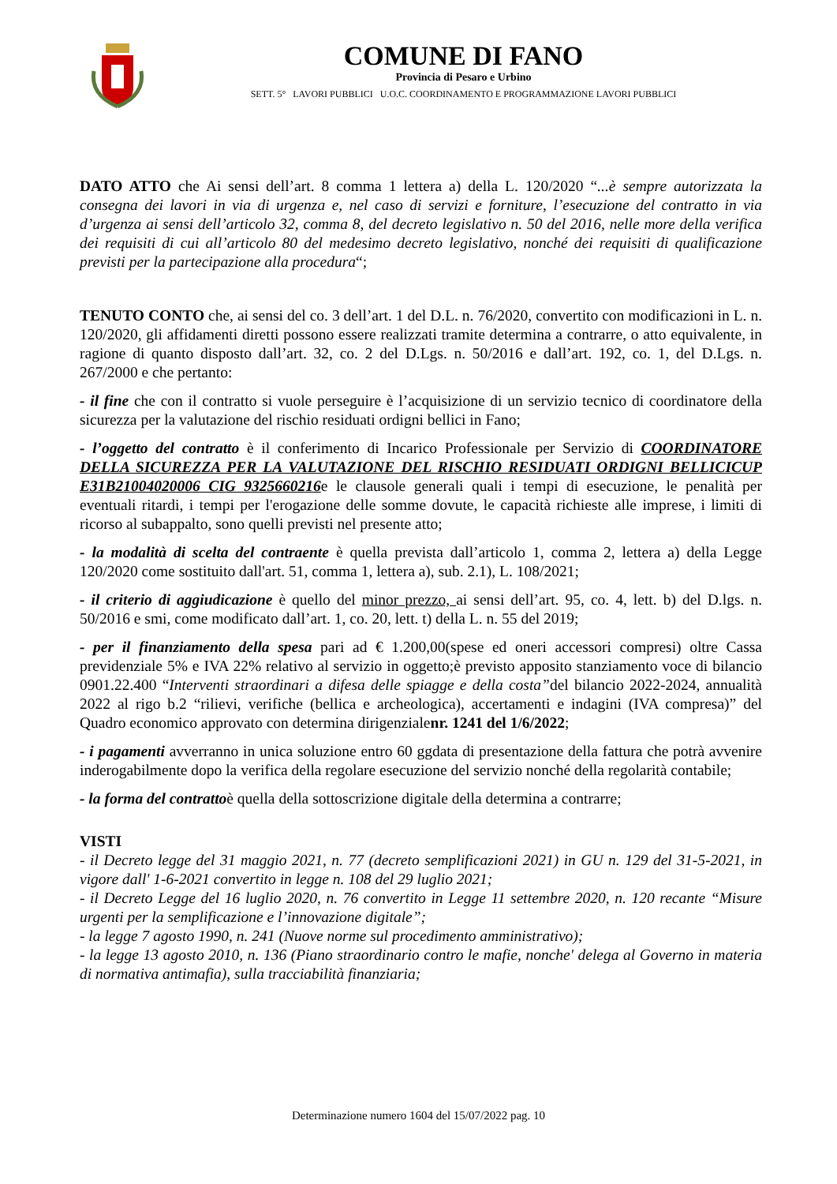COMUNE DI FANO
Provincia di Pesaro e Urbino
SETT. 5° LAVORI PUBBLICI U.O.C. COORDINAMENTO E PROGRAMMAZIONE LAVORI PUBBLICI
DATO ATTO che Ai sensi dell’art. 8 comma 1 lettera a) della L. 120/2020 “...è sempre autorizzata la consegna dei lavori in via di urgenza e, nel caso di servizi e forniture, l’esecuzione del contratto in via d’urgenza ai sensi dell’articolo 32, comma 8, del decreto legislativo n. 50 del 2016, nelle more della verifica dei requisiti di cui all’articolo 80 del medesimo decreto legislativo, nonché dei requisiti di qualificazione previsti per la partecipazione alla procedura“;
TENUTO CONTO che, ai sensi del co. 3 dell’art. 1 del D.L. n. 76/2020, convertito con modificazioni in L. n. 120/2020, gli affidamenti diretti possono essere realizzati tramite determina a contrarre, o atto equivalente, in ragione di quanto disposto dall’art. 32, co. 2 del D.Lgs. n. 50/2016 e dall’art. 192, co. 1, del D.Lgs. n. 267/2000 e che pertanto:
- il fine che con il contratto si vuole perseguire è l’acquisizione di un servizio tecnico di coordinatore della sicurezza per la valutazione del rischio residuati ordigni bellici in Fano;
- l’oggetto del contratto è il conferimento di Incarico Professionale per Servizio di COORDINATORE DELLA SICUREZZA PER LA VALUTAZIONE DEL RISCHIO RESIDUATI ORDIGNI BELLICICUP E31B21004020006 CIG 9325660216e le clausole generali quali i tempi di esecuzione, le penalità per eventuali ritardi, i tempi per l'erogazione delle somme dovute, le capacità richieste alle imprese, i limiti di ricorso al subappalto, sono quelli previsti nel presente atto;
- la modalità di scelta del contraente è quella prevista dall’articolo 1, comma 2, lettera a) della Legge 120/2020 come sostituito dall'art. 51, comma 1, lettera a), sub. 2.1), L. 108/2021;
- il criterio di aggiudicazione è quello del minor prezzo, ai sensi dell’art. 95, co. 4, lett. b) del D.lgs. n. 50/2016 e smi, come modificato dall’art. 1, co. 20, lett. t) della L. n. 55 del 2019;
- per il finanziamento della spesa pari ad € 1.200,00(spese ed oneri accessori compresi) oltre Cassa previdenziale 5% e IVA 22% relativo al servizio in oggetto;è previsto apposito stanziamento voce di bilancio 0901.22.400 “Interventi straordinari a difesa delle spiagge e della costa”del bilancio 2022-2024, annualità 2022 al rigo b.2 “rilievi, verifiche (bellica e archeologica), accertamenti e indagini (IVA compresa)” del Quadro economico approvato con determina dirigenzialenr. 1241 del 1/6/2022;
- i pagamenti avverranno in unica soluzione entro 60 ggdata di presentazione della fattura che potrà avvenire inderogabilmente dopo la verifica della regolare esecuzione del servizio nonché della regolarità contabile;
- la forma del contrattoè quella della sottoscrizione digitale della determina a contrarre;
VISTI
- il Decreto legge del 31 maggio 2021, n. 77 (decreto semplificazioni 2021) in GU n. 129 del 31-5-2021, in vigore dall' 1-6-2021 convertito in legge n. 108 del 29 luglio 2021;
- il Decreto Legge del 16 luglio 2020, n. 76 convertito in Legge 11 settembre 2020, n. 120 recante “Misure urgenti per la semplificazione e l’innovazione digitale”;
- la legge 7 agosto 1990, n. 241 (Nuove norme sul procedimento amministrativo);
- la legge 13 agosto 2010, n. 136 (Piano straordinario contro le mafie, nonche' delega al Governo in materia di normativa antimafia), sulla tracciabilità finanziaria;
Determinazione numero 1604 del 15/07/2022 pag. 10